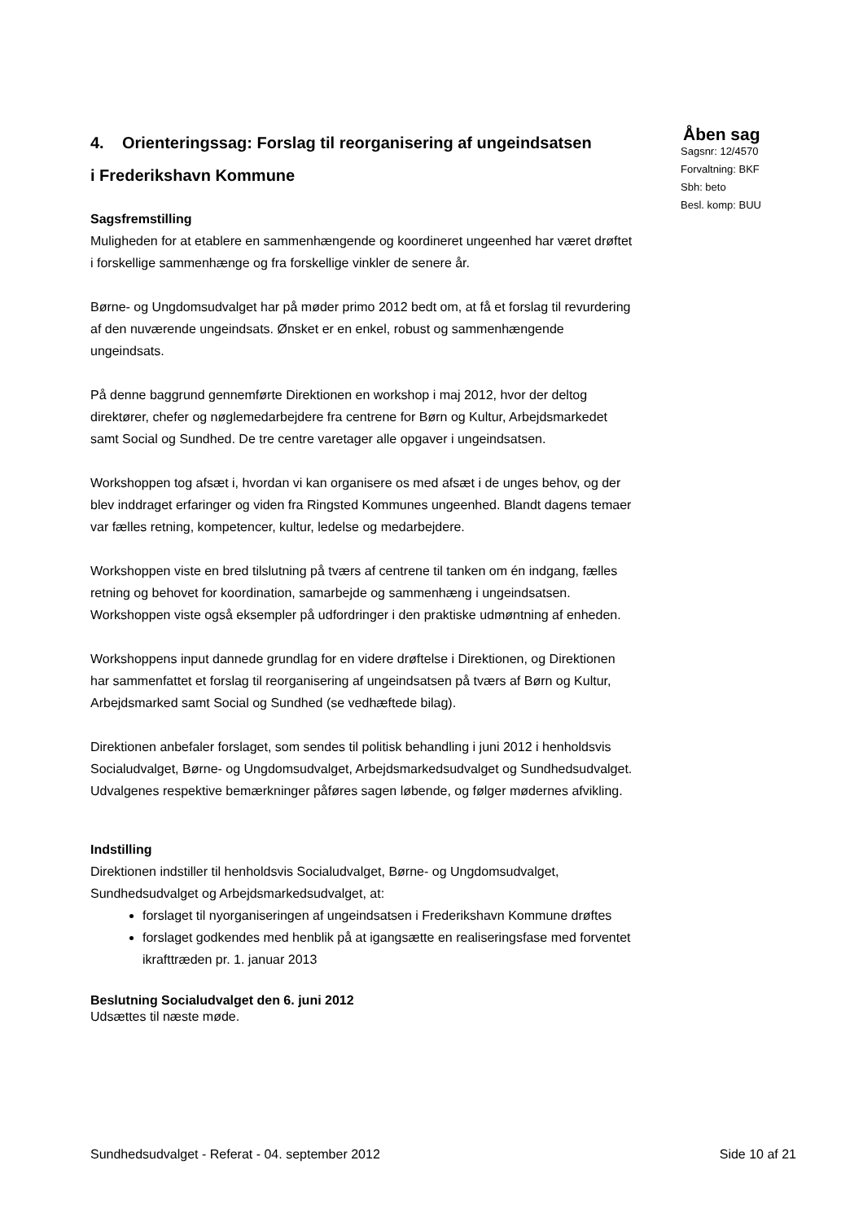4. Orienteringssag: Forslag til reorganisering af ungeindsatsen i Frederikshavn Kommune
Åben sag
Sagsnr: 12/4570
Forvaltning: BKF
Sbh: beto
Besl. komp: BUU
Sagsfremstilling
Muligheden for at etablere en sammenhængende og koordineret ungeenhed har været drøftet i forskellige sammenhænge og fra forskellige vinkler de senere år.
Børne- og Ungdomsudvalget har på møder primo 2012 bedt om, at få et forslag til revurdering af den nuværende ungeindsats. Ønsket er en enkel, robust og sammenhængende ungeindsats.
På denne baggrund gennemførte Direktionen en workshop i maj 2012, hvor der deltog direktører, chefer og nøglemedarbejdere fra centrene for Børn og Kultur, Arbejdsmarkedet samt Social og Sundhed. De tre centre varetager alle opgaver i ungeindsatsen.
Workshoppen tog afsæt i, hvordan vi kan organisere os med afsæt i de unges behov, og der blev inddraget erfaringer og viden fra Ringsted Kommunes ungeenhed. Blandt dagens temaer var fælles retning, kompetencer, kultur, ledelse og medarbejdere.
Workshoppen viste en bred tilslutning på tværs af centrene til tanken om én indgang, fælles retning og behovet for koordination, samarbejde og sammenhæng i ungeindsatsen. Workshoppen viste også eksempler på udfordringer i den praktiske udmøntning af enheden.
Workshoppens input dannede grundlag for en videre drøftelse i Direktionen, og Direktionen har sammenfattet et forslag til reorganisering af ungeindsatsen på tværs af Børn og Kultur, Arbejdsmarked samt Social og Sundhed (se vedhæftede bilag).
Direktionen anbefaler forslaget, som sendes til politisk behandling i juni 2012 i henholdsvis Socialudvalget, Børne- og Ungdomsudvalget, Arbejdsmarkedsudvalget og Sundhedsudvalget. Udvalgenes respektive bemærkninger påføres sagen løbende, og følger mødernes afvikling.
Indstilling
Direktionen indstiller til henholdsvis Socialudvalget, Børne- og Ungdomsudvalget, Sundhedsudvalget og Arbejdsmarkedsudvalget, at:
forslaget til nyorganiseringen af ungeindsatsen i Frederikshavn Kommune drøftes
forslaget godkendes med henblik på at igangsætte en realiseringsfase med forventet ikrafttræden pr. 1. januar 2013
Beslutning Socialudvalget den 6. juni 2012
Udsættes til næste møde.
Sundhedsudvalget - Referat - 04. september 2012 Side 10 af 21